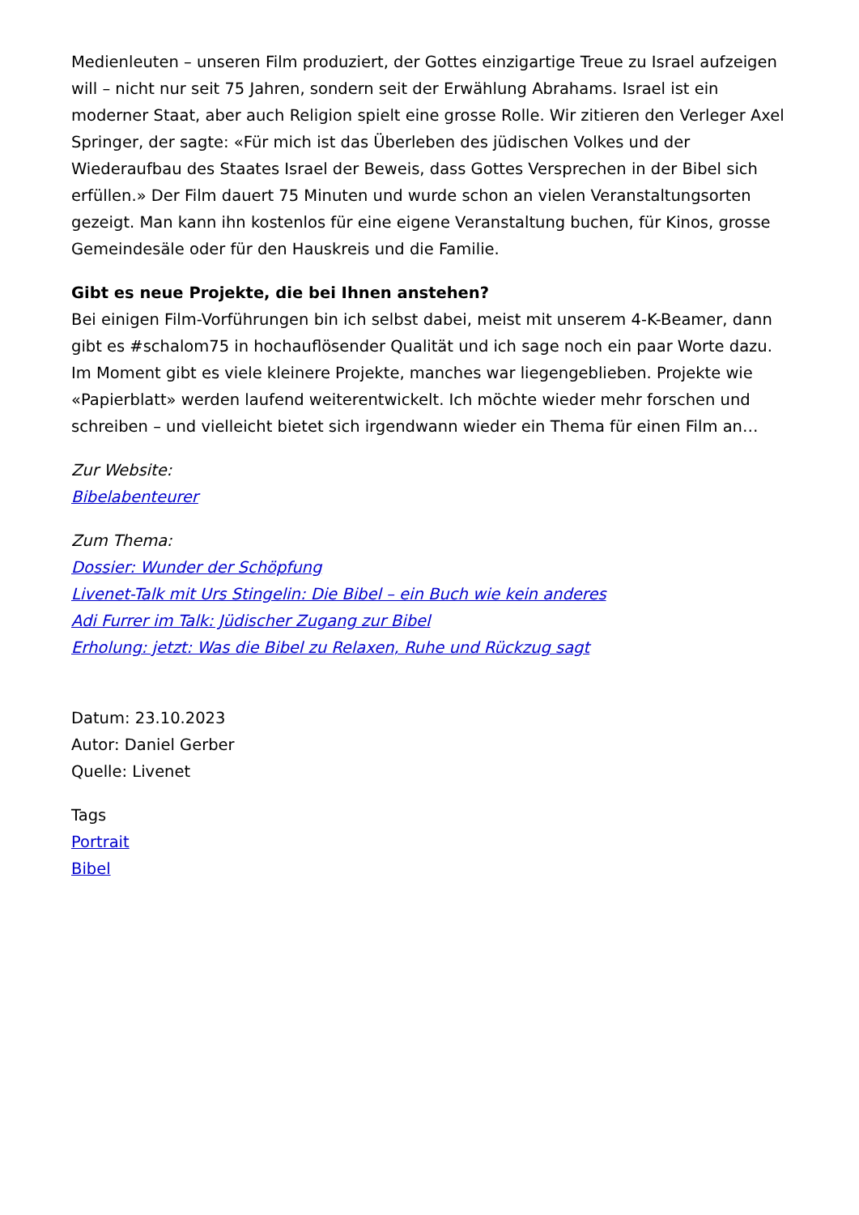Medienleuten – unseren Film produziert, der Gottes einzigartige Treue zu Israel aufzeigen will – nicht nur seit 75 Jahren, sondern seit der Erwählung Abrahams. Israel ist ein moderner Staat, aber auch Religion spielt eine grosse Rolle. Wir zitieren den Verleger Axel Springer, der sagte: «Für mich ist das Überleben des jüdischen Volkes und der Wiederaufbau des Staates Israel der Beweis, dass Gottes Versprechen in der Bibel sich erfüllen.» Der Film dauert 75 Minuten und wurde schon an vielen Veranstaltungsorten gezeigt. Man kann ihn kostenlos für eine eigene Veranstaltung buchen, für Kinos, grosse Gemeindesäle oder für den Hauskreis und die Familie.
Gibt es neue Projekte, die bei Ihnen anstehen?
Bei einigen Film-Vorführungen bin ich selbst dabei, meist mit unserem 4-K-Beamer, dann gibt es #schalom75 in hochauflösender Qualität und ich sage noch ein paar Worte dazu. Im Moment gibt es viele kleinere Projekte, manches war liegengeblieben. Projekte wie «Papierblatt» werden laufend weiterentwickelt. Ich möchte wieder mehr forschen und schreiben – und vielleicht bietet sich irgendwann wieder ein Thema für einen Film an…
Zur Website:
Bibelabenteurer
Zum Thema:
Dossier: Wunder der Schöpfung
Livenet-Talk mit Urs Stingelin: Die Bibel – ein Buch wie kein anderes
Adi Furrer im Talk: Jüdischer Zugang zur Bibel
Erholung: jetzt: Was die Bibel zu Relaxen, Ruhe und Rückzug sagt
Datum: 23.10.2023
Autor: Daniel Gerber
Quelle: Livenet
Tags
Portrait
Bibel